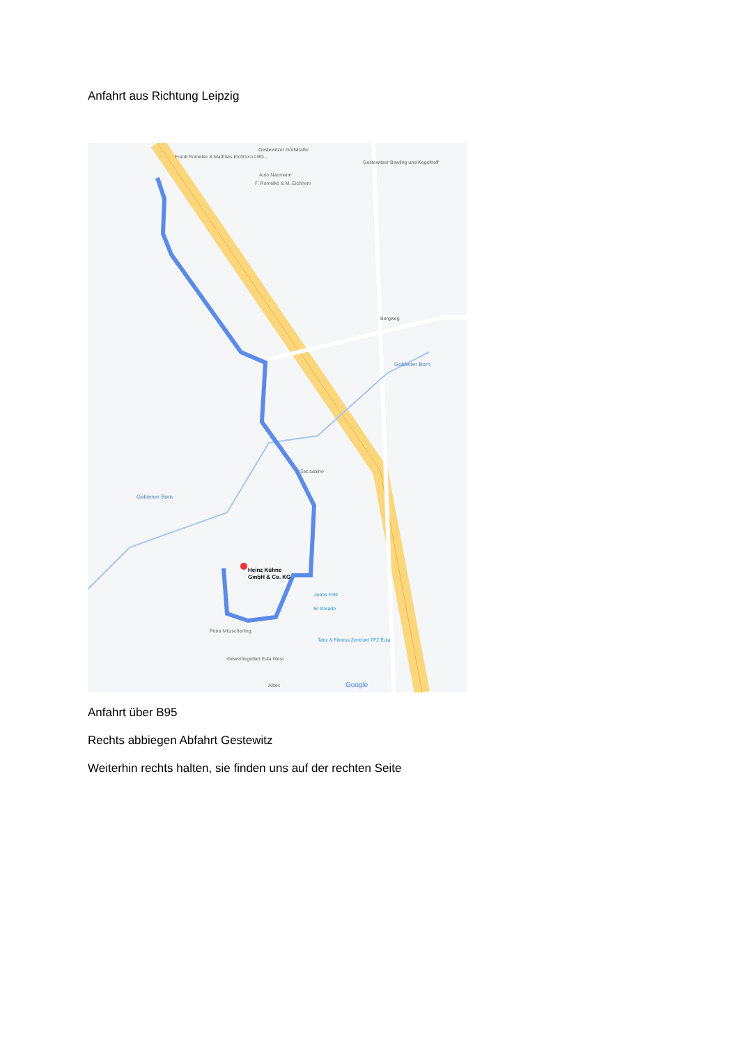Anfahrt aus Richtung Leipzig
Heinz Kühne
GmbH & Co. KG
Frank Romeike & Matthias Eichhorn LPG...
Gestewitzer Dorfstraße
Auto Naumann
F. Romeike & M. Eichhorn
Gestewitzer Bowling und Kegeltreff
Bergweg
Goldener Born
Goldener Born
Ssc casino
Jeans Fritz
El Dorado
Tanz & Fitness Zentrum TFZ Eula
Petra Mitzscherling
Gewerbegebiet Eula West
Alltec
Google
Anfahrt über B95
Rechts abbiegen Abfahrt Gestewitz
Weiterhin rechts halten, sie finden uns auf der rechten Seite